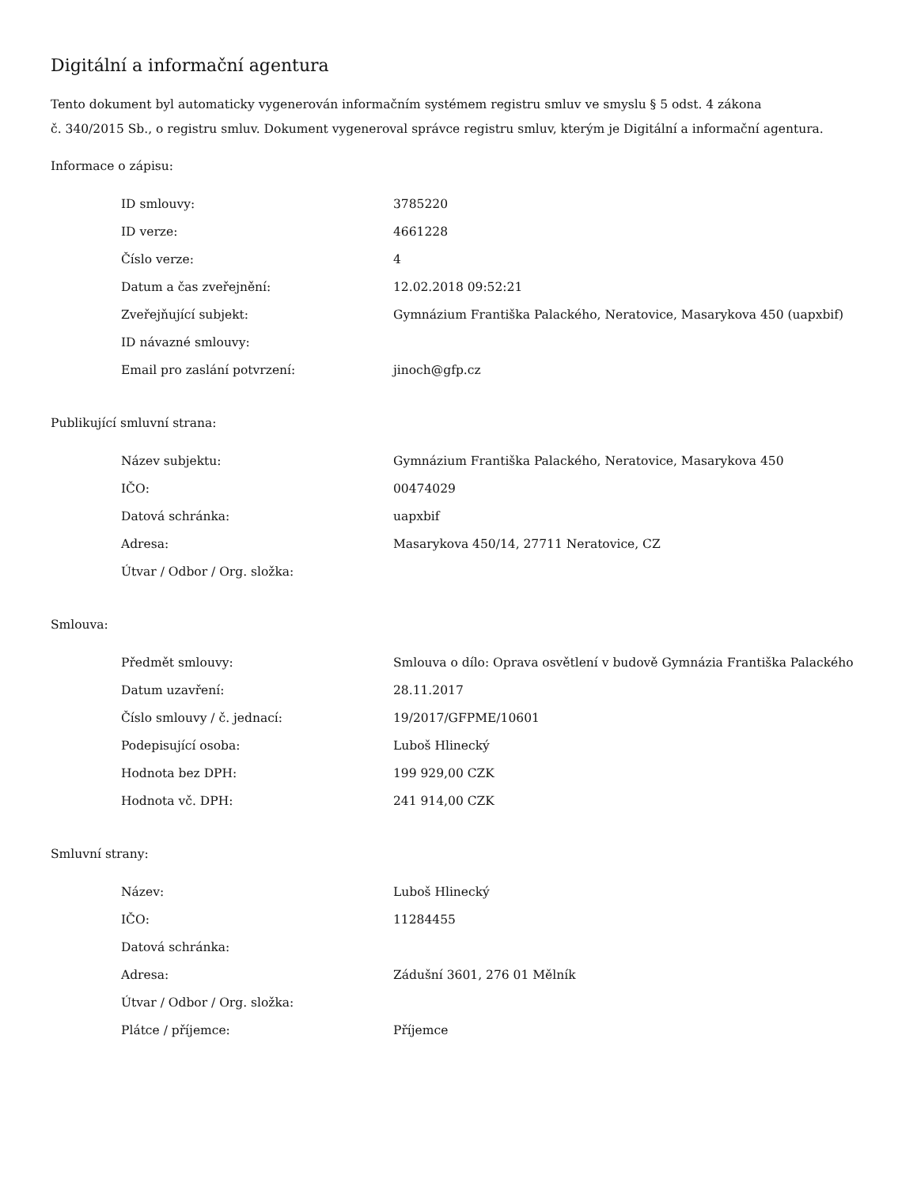Digitální a informační agentura
Tento dokument byl automaticky vygenerován informačním systémem registru smluv ve smyslu § 5 odst. 4 zákona
č. 340/2015 Sb., o registru smluv. Dokument vygeneroval správce registru smluv, kterým je Digitální a informační agentura.
Informace o zápisu:
| ID smlouvy: | 3785220 |
| ID verze: | 4661228 |
| Číslo verze: | 4 |
| Datum a čas zveřejnění: | 12.02.2018 09:52:21 |
| Zveřejňující subjekt: | Gymnázium Františka Palackého, Neratovice, Masarykova 450 (uapxbif) |
| ID návazné smlouvy: | |
| Email pro zaslání potvrzení: | jinoch@gfp.cz |
Publikující smluvní strana:
| Název subjektu: | Gymnázium Františka Palackého, Neratovice, Masarykova 450 |
| IČO: | 00474029 |
| Datová schránka: | uapxbif |
| Adresa: | Masarykova 450/14, 27711 Neratovice, CZ |
| Útvar / Odbor / Org. složka: | |
Smlouva:
| Předmět smlouvy: | Smlouva o dílo: Oprava osvětlení v budově Gymnázia Františka Palackého |
| Datum uzavření: | 28.11.2017 |
| Číslo smlouvy / č. jednací: | 19/2017/GFPME/10601 |
| Podepisující osoba: | Luboš Hlinecký |
| Hodnota bez DPH: | 199 929,00 CZK |
| Hodnota vč. DPH: | 241 914,00 CZK |
Smluvní strany:
| Název: | Luboš Hlinecký |
| IČO: | 11284455 |
| Datová schránka: | |
| Adresa: | Zádušní 3601, 276 01 Mělník |
| Útvar / Odbor / Org. složka: | |
| Plátce / příjemce: | Příjemce |